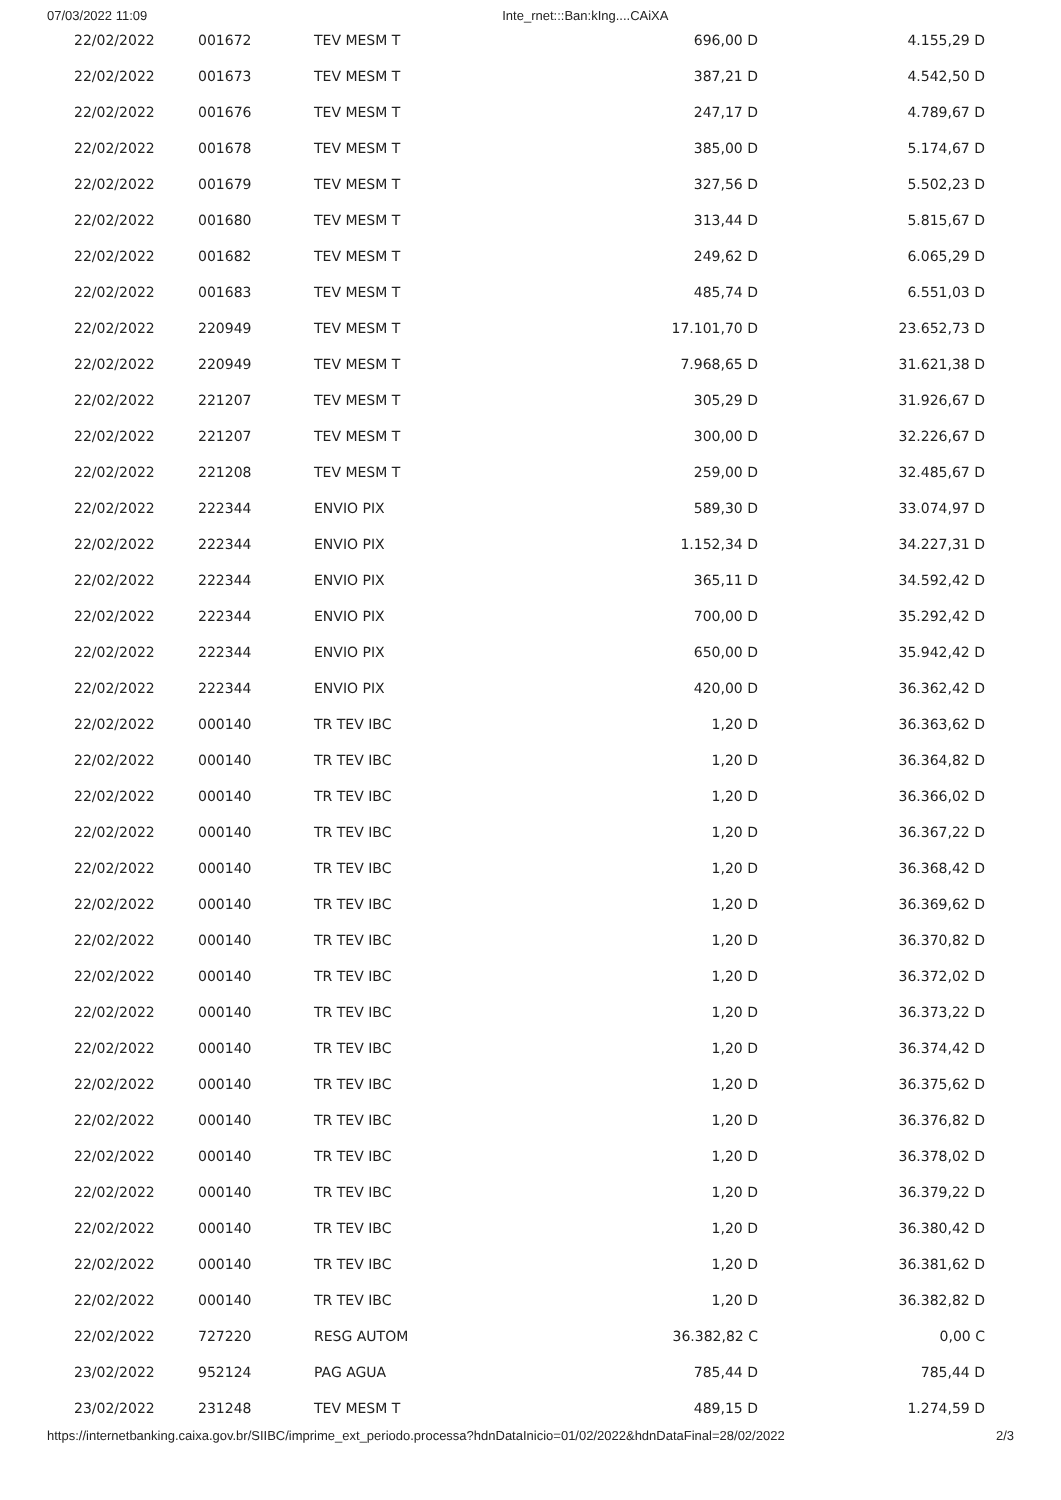07/03/2022 11:09 Inte_rnet:::Ban:kIng....CAiXA
| 22/02/2022 | 001672 | TEV MESM T | 696,00 D | 4.155,29 D |
| 22/02/2022 | 001673 | TEV MESM T | 387,21 D | 4.542,50 D |
| 22/02/2022 | 001676 | TEV MESM T | 247,17 D | 4.789,67 D |
| 22/02/2022 | 001678 | TEV MESM T | 385,00 D | 5.174,67 D |
| 22/02/2022 | 001679 | TEV MESM T | 327,56 D | 5.502,23 D |
| 22/02/2022 | 001680 | TEV MESM T | 313,44 D | 5.815,67 D |
| 22/02/2022 | 001682 | TEV MESM T | 249,62 D | 6.065,29 D |
| 22/02/2022 | 001683 | TEV MESM T | 485,74 D | 6.551,03 D |
| 22/02/2022 | 220949 | TEV MESM T | 17.101,70 D | 23.652,73 D |
| 22/02/2022 | 220949 | TEV MESM T | 7.968,65 D | 31.621,38 D |
| 22/02/2022 | 221207 | TEV MESM T | 305,29 D | 31.926,67 D |
| 22/02/2022 | 221207 | TEV MESM T | 300,00 D | 32.226,67 D |
| 22/02/2022 | 221208 | TEV MESM T | 259,00 D | 32.485,67 D |
| 22/02/2022 | 222344 | ENVIO PIX | 589,30 D | 33.074,97 D |
| 22/02/2022 | 222344 | ENVIO PIX | 1.152,34 D | 34.227,31 D |
| 22/02/2022 | 222344 | ENVIO PIX | 365,11 D | 34.592,42 D |
| 22/02/2022 | 222344 | ENVIO PIX | 700,00 D | 35.292,42 D |
| 22/02/2022 | 222344 | ENVIO PIX | 650,00 D | 35.942,42 D |
| 22/02/2022 | 222344 | ENVIO PIX | 420,00 D | 36.362,42 D |
| 22/02/2022 | 000140 | TR TEV IBC | 1,20 D | 36.363,62 D |
| 22/02/2022 | 000140 | TR TEV IBC | 1,20 D | 36.364,82 D |
| 22/02/2022 | 000140 | TR TEV IBC | 1,20 D | 36.366,02 D |
| 22/02/2022 | 000140 | TR TEV IBC | 1,20 D | 36.367,22 D |
| 22/02/2022 | 000140 | TR TEV IBC | 1,20 D | 36.368,42 D |
| 22/02/2022 | 000140 | TR TEV IBC | 1,20 D | 36.369,62 D |
| 22/02/2022 | 000140 | TR TEV IBC | 1,20 D | 36.370,82 D |
| 22/02/2022 | 000140 | TR TEV IBC | 1,20 D | 36.372,02 D |
| 22/02/2022 | 000140 | TR TEV IBC | 1,20 D | 36.373,22 D |
| 22/02/2022 | 000140 | TR TEV IBC | 1,20 D | 36.374,42 D |
| 22/02/2022 | 000140 | TR TEV IBC | 1,20 D | 36.375,62 D |
| 22/02/2022 | 000140 | TR TEV IBC | 1,20 D | 36.376,82 D |
| 22/02/2022 | 000140 | TR TEV IBC | 1,20 D | 36.378,02 D |
| 22/02/2022 | 000140 | TR TEV IBC | 1,20 D | 36.379,22 D |
| 22/02/2022 | 000140 | TR TEV IBC | 1,20 D | 36.380,42 D |
| 22/02/2022 | 000140 | TR TEV IBC | 1,20 D | 36.381,62 D |
| 22/02/2022 | 000140 | TR TEV IBC | 1,20 D | 36.382,82 D |
| 22/02/2022 | 727220 | RESG AUTOM | 36.382,82 C | 0,00 C |
| 23/02/2022 | 952124 | PAG AGUA | 785,44 D | 785,44 D |
| 23/02/2022 | 231248 | TEV MESM T | 489,15 D | 1.274,59 D |
https://internetbanking.caixa.gov.br/SIIBC/imprime_ext_periodo.processa?hdnDataInicio=01/02/2022&hdnDataFinal=28/02/2022 2/3